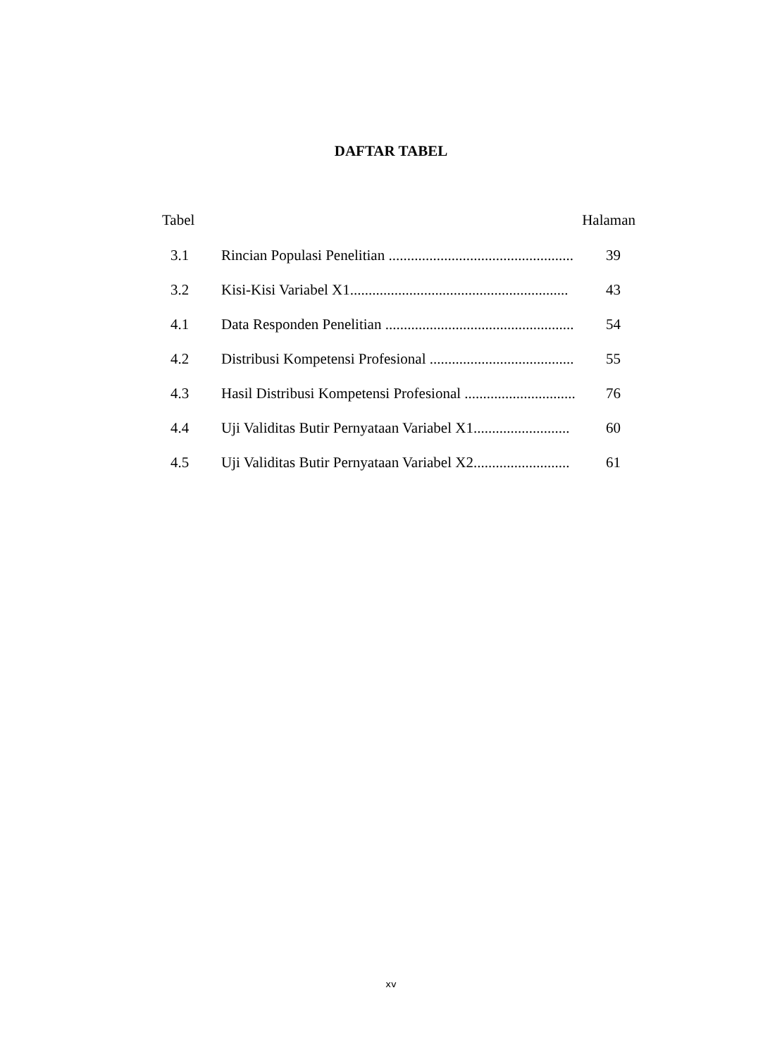DAFTAR TABEL
Tabel Halaman
3.1 Rincian Populasi Penelitian .................................................. 39
3.2 Kisi-Kisi Variabel X1........................................................... 43
4.1 Data Responden Penelitian ................................................... 54
4.2 Distribusi Kompetensi Profesional ....................................... 55
4.3 Hasil Distribusi Kompetensi Profesional .............................. 76
4.4 Uji Validitas Butir Pernyataan Variabel X1.......................... 60
4.5 Uji Validitas Butir Pernyataan Variabel X2.......................... 61
xv